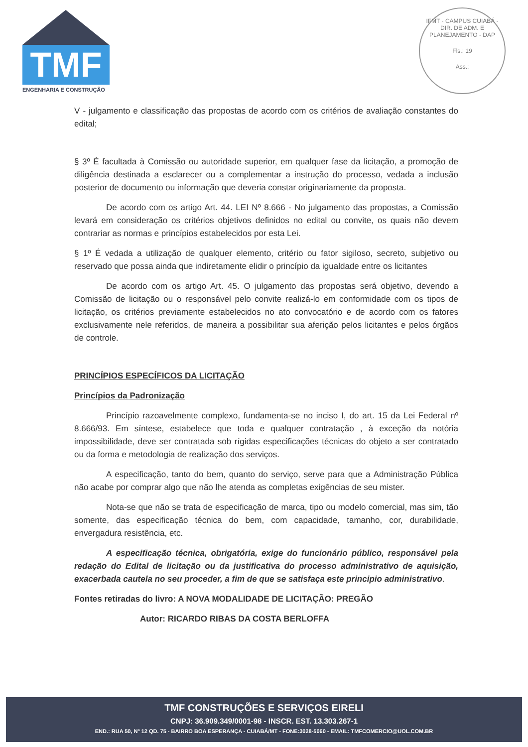TMF
ENGENHARIA E CONSTRUÇÃO
IFMT - CAMPUS CUIABÁ - DIR. DE ADM. E PLANEJAMENTO - DAP
Fls.: 19
Ass.:
V - julgamento e classificação das propostas de acordo com os critérios de avaliação constantes do edital;
§ 3º É facultada à Comissão ou autoridade superior, em qualquer fase da licitação, a promoção de diligência destinada a esclarecer ou a complementar a instrução do processo, vedada a inclusão posterior de documento ou informação que deveria constar originariamente da proposta.
De acordo com os artigo Art. 44. LEI Nº 8.666 - No julgamento das propostas, a Comissão levará em consideração os critérios objetivos definidos no edital ou convite, os quais não devem contrariar as normas e princípios estabelecidos por esta Lei.
§ 1º É vedada a utilização de qualquer elemento, critério ou fator sigiloso, secreto, subjetivo ou reservado que possa ainda que indiretamente elidir o princípio da igualdade entre os licitantes
De acordo com os artigo Art. 45. O julgamento das propostas será objetivo, devendo a Comissão de licitação ou o responsável pelo convite realizá-lo em conformidade com os tipos de licitação, os critérios previamente estabelecidos no ato convocatório e de acordo com os fatores exclusivamente nele referidos, de maneira a possibilitar sua aferição pelos licitantes e pelos órgãos de controle.
PRINCÍPIOS ESPECÍFICOS DA LICITAÇÃO
Princípios da Padronização
Princípio razoavelmente complexo, fundamenta-se no inciso I, do art. 15 da Lei Federal nº 8.666/93. Em síntese, estabelece que toda e qualquer contratação , à exceção da notória impossibilidade, deve ser contratada sob rígidas especificações técnicas do objeto a ser contratado ou da forma e metodologia de realização dos serviços.
A especificação, tanto do bem, quanto do serviço, serve para que a Administração Pública não acabe por comprar algo que não lhe atenda as completas exigências de seu mister.
Nota-se que não se trata de especificação de marca, tipo ou modelo comercial, mas sim, tão somente, das especificação técnica do bem, com capacidade, tamanho, cor, durabilidade, envergadura resistência, etc.
A especificação técnica, obrigatória, exige do funcionário público, responsável pela redação do Edital de licitação ou da justificativa do processo administrativo de aquisição, exacerbada cautela no seu proceder, a fim de que se satisfaça este principio administrativo.
Fontes retiradas do livro: A NOVA MODALIDADE DE LICITAÇÃO: PREGÃO
Autor: RICARDO RIBAS DA COSTA BERLOFFA
TMF CONSTRUÇÕES E SERVIÇOS EIRELI
CNPJ: 36.909.349/0001-98 - INSCR. EST. 13.303.267-1
END.: RUA 50, Nº 12 QD. 75 - BAIRRO BOA ESPERANÇA - CUIABÁ/MT - FONE:3028-5060 - EMAIL: TMFCOMERCIO@UOL.COM.BR